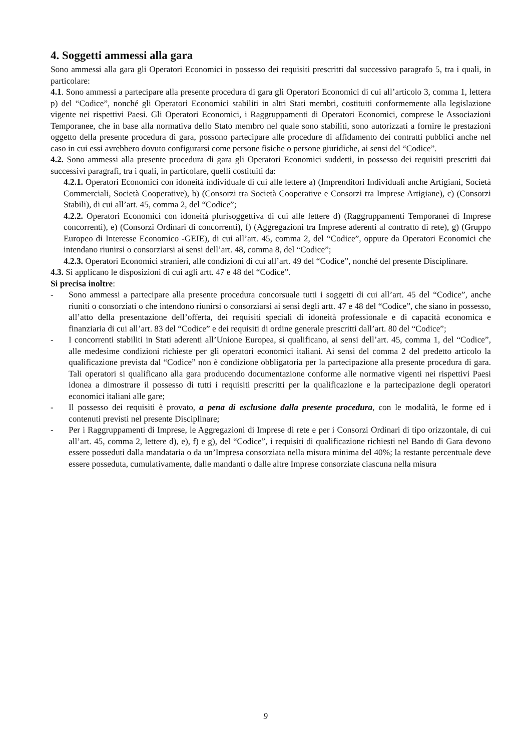4. Soggetti ammessi alla gara
Sono ammessi alla gara gli Operatori Economici in possesso dei requisiti prescritti dal successivo paragrafo 5, tra i quali, in particolare:
4.1. Sono ammessi a partecipare alla presente procedura di gara gli Operatori Economici di cui all’articolo 3, comma 1, lettera p) del “Codice”, nonché gli Operatori Economici stabiliti in altri Stati membri, costituiti conformemente alla legislazione vigente nei rispettivi Paesi. Gli Operatori Economici, i Raggruppamenti di Operatori Economici, comprese le Associazioni Temporanee, che in base alla normativa dello Stato membro nel quale sono stabiliti, sono autorizzati a fornire le prestazioni oggetto della presente procedura di gara, possono partecipare alle procedure di affidamento dei contratti pubblici anche nel caso in cui essi avrebbero dovuto configurarsi come persone fisiche o persone giuridiche, ai sensi del “Codice”.
4.2. Sono ammessi alla presente procedura di gara gli Operatori Economici suddetti, in possesso dei requisiti prescritti dai successivi paragrafi, tra i quali, in particolare, quelli costituiti da:
4.2.1. Operatori Economici con idoneità individuale di cui alle lettere a) (Imprenditori Individuali anche Artigiani, Società Commerciali, Società Cooperative), b) (Consorzi tra Società Cooperative e Consorzi tra Imprese Artigiane), c) (Consorzi Stabili), di cui all’art. 45, comma 2, del “Codice”;
4.2.2. Operatori Economici con idoneità plurisoggettiva di cui alle lettere d) (Raggruppamenti Temporanei di Imprese concorrenti), e) (Consorzi Ordinari di concorrenti), f) (Aggregazioni tra Imprese aderenti al contratto di rete), g) (Gruppo Europeo di Interesse Economico -GEIE), di cui all’art. 45, comma 2, del “Codice”, oppure da Operatori Economici che intendano riunirsi o consorziarsi ai sensi dell’art. 48, comma 8, del “Codice”;
4.2.3. Operatori Economici stranieri, alle condizioni di cui all’art. 49 del “Codice”, nonché del presente Disciplinare.
4.3. Si applicano le disposizioni di cui agli artt. 47 e 48 del “Codice”.
Si precisa inoltre:
- Sono ammessi a partecipare alla presente procedura concorsuale tutti i soggetti di cui all’art. 45 del “Codice”, anche riuniti o consorziati o che intendono riunirsi o consorziarsi ai sensi degli artt. 47 e 48 del “Codice”, che siano in possesso, all’atto della presentazione dell’offerta, dei requisiti speciali di idoneità professionale e di capacità economica e finanziaria di cui all’art. 83 del “Codice” e dei requisiti di ordine generale prescritti dall’art. 80 del “Codice”;
- I concorrenti stabiliti in Stati aderenti all’Unione Europea, si qualificano, ai sensi dell’art. 45, comma 1, del “Codice”, alle medesime condizioni richieste per gli operatori economici italiani. Ai sensi del comma 2 del predetto articolo la qualificazione prevista dal “Codice” non è condizione obbligatoria per la partecipazione alla presente procedura di gara. Tali operatori si qualificano alla gara producendo documentazione conforme alle normative vigenti nei rispettivi Paesi idonea a dimostrare il possesso di tutti i requisiti prescritti per la qualificazione e la partecipazione degli operatori economici italiani alle gare;
- Il possesso dei requisiti è provato, a pena di esclusione dalla presente procedura, con le modalità, le forme ed i contenuti previsti nel presente Disciplinare;
- Per i Raggruppamenti di Imprese, le Aggregazioni di Imprese di rete e per i Consorzi Ordinari di tipo orizzontale, di cui all’art. 45, comma 2, lettere d), e), f) e g), del “Codice”, i requisiti di qualificazione richiesti nel Bando di Gara devono essere posseduti dalla mandataria o da un’Impresa consorziata nella misura minima del 40%; la restante percentuale deve essere posseduta, cumulativamente, dalle mandanti o dalle altre Imprese consorziate ciascuna nella misura
9